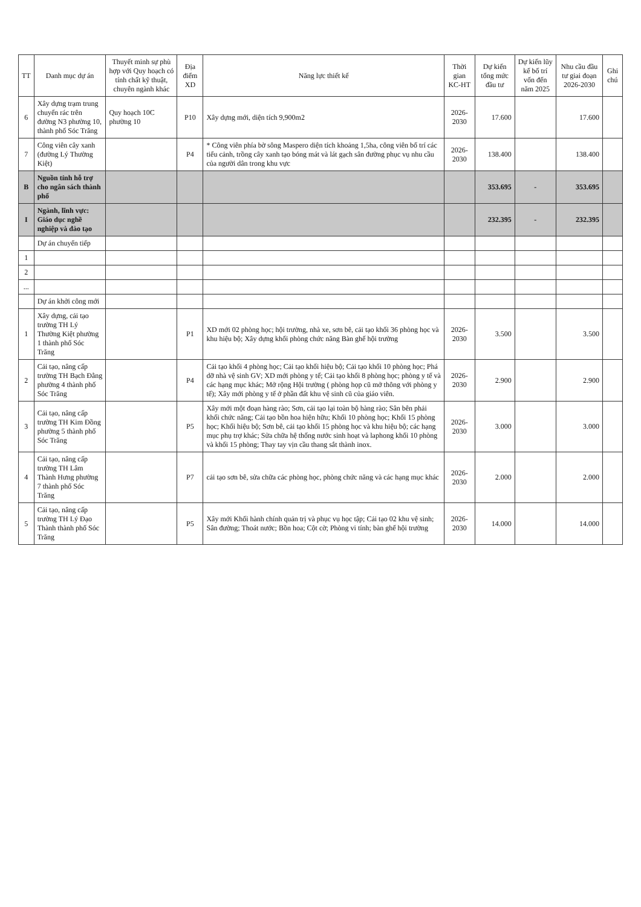| TT | Danh mục dự án | Thuyết minh sự phù hợp với Quy hoạch có tính chất kỹ thuật, chuyên ngành khác | Địa điểm XD | Năng lực thiết kế | Thời gian KC-HT | Dự kiến tổng mức đầu tư | Dự kiến lũy kế bố trí vốn đến năm 2025 | Nhu cầu đầu tư giai đoạn 2026-2030 | Ghi chú |
| --- | --- | --- | --- | --- | --- | --- | --- | --- | --- |
| 6 | Xây dựng trạm trung chuyển rác trên đường N3 phường 10, thành phố Sóc Trăng | Quy hoạch 10C phường 10 | P10 | Xây dựng mới, diện tích 9,900m2 | 2026-2030 | 17.600 | | 17.600 | |
| 7 | Công viên cây xanh (đường Lý Thường Kiệt) | | P4 | * Công viên phía bờ sông Maspero diện tích khoảng 1,5ha, công viên bố trí các tiểu cảnh, trồng cây xanh tạo bóng mát và lát gạch sân đường phục vụ nhu cầu của người dân trong khu vực | 2026-2030 | 138.400 | | 138.400 | |
| B | Nguồn tỉnh hỗ trợ cho ngân sách thành phố | | | | | 353.695 | - | 353.695 | |
| I | Ngành, lĩnh vực: Giáo dục nghề nghiệp và đào tạo | | | | | 232.395 | - | 232.395 | |
| | Dự án chuyển tiếp | | | | | | | | |
| 1 | | | | | | | | | |
| 2 | | | | | | | | | |
| ... | | | | | | | | | |
| | Dự án khởi công mới | | | | | | | | |
| 1 | Xây dựng, cải tạo trường TH Lý Thường Kiệt phường 1 thành phố Sóc Trăng | | P1 | XD mới 02 phòng học; hội trường, nhà xe, sơn bê, cải tạo khối 36 phòng học và khu hiệu bộ; Xây dựng khối phòng chức năng Bàn ghế hội trường | 2026-2030 | 3.500 | | 3.500 | |
| 2 | Cải tạo, nâng cấp trường TH Bạch Đằng phường 4 thành phố Sóc Trăng | | P4 | Cải tạo khối 4 phòng học; Cải tạo khối hiệu bộ; Cải tạo khối 10 phòng học; Phá dỡ nhà vệ sinh GV; XD mới phòng y tế; Cải tạo khối 8 phòng học; phòng y tế và các hạng mục khác; Mở rộng Hội trường ( phòng họp cũ mở thông với phòng y tế); Xây mới phòng y tế ở phần đất khu vệ sinh cũ của giáo viên. | 2026-2030 | 2.900 | | 2.900 | |
| 3 | Cải tạo, nâng cấp trường TH Kim Đồng phường 5 thành phố Sóc Trăng | | P5 | Xây mới một đoạn hàng rào; Sơn, cải tạo lại toàn bộ hàng rào; Sân bên phải khối chức năng; Cải tạo bồn hoa hiện hữu; Khối 10 phòng học; Khối 15 phòng học; Khối hiệu bộ; Sơn bê, cải tạo khối 15 phòng học và khu hiệu bộ; các hạng mục phụ trợ khác; Sửa chữa hệ thống nước sinh hoạt và laphong khối 10 phòng và khối 15 phòng; Thay tay vịn cầu thang sắt thành inox. | 2026-2030 | 3.000 | | 3.000 | |
| 4 | Cải tạo, nâng cấp trường TH Lâm Thành Hưng phường 7 thành phố Sóc Trăng | | P7 | cải tạo sơn bê, sửa chữa các phòng học, phòng chức năng và các hạng mục khác | 2026-2030 | 2.000 | | 2.000 | |
| 5 | Cải tạo, nâng cấp trường TH Lý Đạo Thành thành phố Sóc Trăng | | P5 | Xây mới Khối hành chính quản trị và phục vụ học tập; Cải tạo 02 khu vệ sinh; Sân đường; Thoát nước; Bồn hoa; Cột cờ; Phòng vi tính; bàn ghế hội trường | 2026-2030 | 14.000 | | 14.000 | |